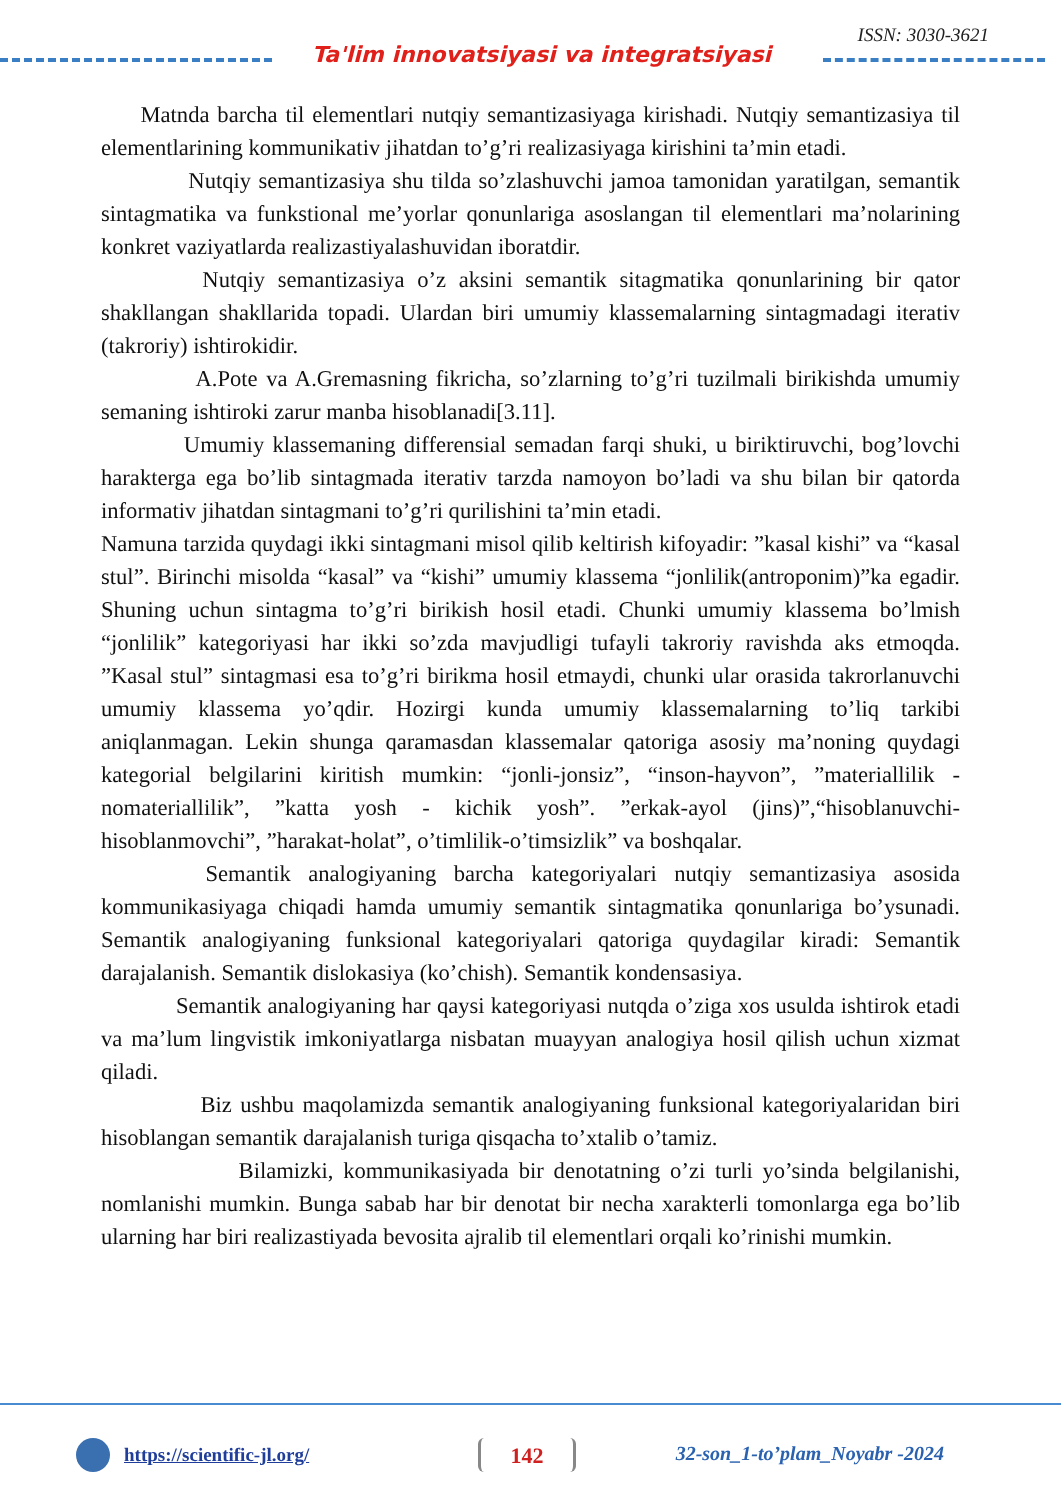ISSN: 3030-3621
Ta'lim innovatsiyasi va integratsiyasi
Matnda barcha til elementlari nutqiy semantizasiyaga kirishadi. Nutqiy semantizasiya til elementlarining kommunikativ jihatdan to’g’ri realizasiyaga kirishini ta’min etadi.
Nutqiy semantizasiya shu tilda so’zlashuvchi jamoa tamonidan yaratilgan, semantik sintagmatika va funkstional me’yorlar qonunlariga asoslangan til elementlari ma’nolarining konkret vaziyatlarda realizastiyalashuvidan iboratdir.
Nutqiy semantizasiya o’z aksini semantik sitagmatika qonunlarining bir qator shakllangan shakllarida topadi. Ulardan biri umumiy klassemalarning sintagmadagi iterativ (takroriy) ishtirokidir.
A.Pote va A.Gremasning fikricha, so’zlarning to’g’ri tuzilmali birikishda umumiy semaning ishtiroki zarur manba hisoblanadi[3.11].
Umumiy klassemaning differensial semadan farqi shuki, u biriktiruvchi, bog’lovchi harakterga ega bo’lib sintagmada iterativ tarzda namoyon bo’ladi va shu bilan bir qatorda informativ jihatdan sintagmani to’g’ri qurilishini ta’min etadi.
Namuna tarzida quydagi ikki sintagmani misol qilib keltirish kifoyadir: ”kasal kishi” va “kasal stul”. Birinchi misolda “kasal” va “kishi” umumiy klassema “jonlilik(antroponim)”ka egadir. Shuning uchun sintagma to’g’ri birikish hosil etadi. Chunki umumiy klassema bo’lmish “jonlilik” kategoriyasi har ikki so’zda mavjudligi tufayli takroriy ravishda aks etmoqda. ”Kasal stul” sintagmasi esa to’g’ri birikma hosil etmaydi, chunki ular orasida takrorlanuvchi umumiy klassema yo’qdir. Hozirgi kunda umumiy klassemalarning to’liq tarkibi aniqlanmagan. Lekin shunga qaramasdan klassemalar qatoriga asosiy ma’noning quydagi kategorial belgilarini kiritish mumkin: “jonli-jonsiz”, “inson-hayvon”, ”materiallilik - nomateriallilik”, ”katta yosh - kichik yosh”. ”erkak-ayol (jins)”,“hisoblanuvchi-hisoblanmovchi”, ”harakat-holat”, o’timlilik-o’timsizlik” va boshqalar.
Semantik analogiyaning barcha kategoriyalari nutqiy semantizasiya asosida kommunikasiyaga chiqadi hamda umumiy semantik sintagmatika qonunlariga bo’ysunadi. Semantik analogiyaning funksional kategoriyalari qatoriga quydagilar kiradi: Semantik darajalanish. Semantik dislokasiya (ko’chish). Semantik kondensasiya.
Semantik analogiyaning har qaysi kategoriyasi nutqda o’ziga xos usulda ishtirok etadi va ma’lum lingvistik imkoniyatlarga nisbatan muayyan analogiya hosil qilish uchun xizmat qiladi.
Biz ushbu maqolamizda semantik analogiyaning funksional kategoriyalaridan biri hisoblangan semantik darajalanish turiga qisqacha to’xtalib o’tamiz.
Bilamizki, kommunikasiyada bir denotatning o’zi turli yo’sinda belgilanishi, nomlanishi mumkin. Bunga sabab har bir denotat bir necha xarakterli tomonlarga ega bo’lib ularning har biri realizastiyada bevosita ajralib til elementlari orqali ko’rinishi mumkin.
https://scientific-jl.org/ 142 32-son_1-to’plam_Noyabr -2024